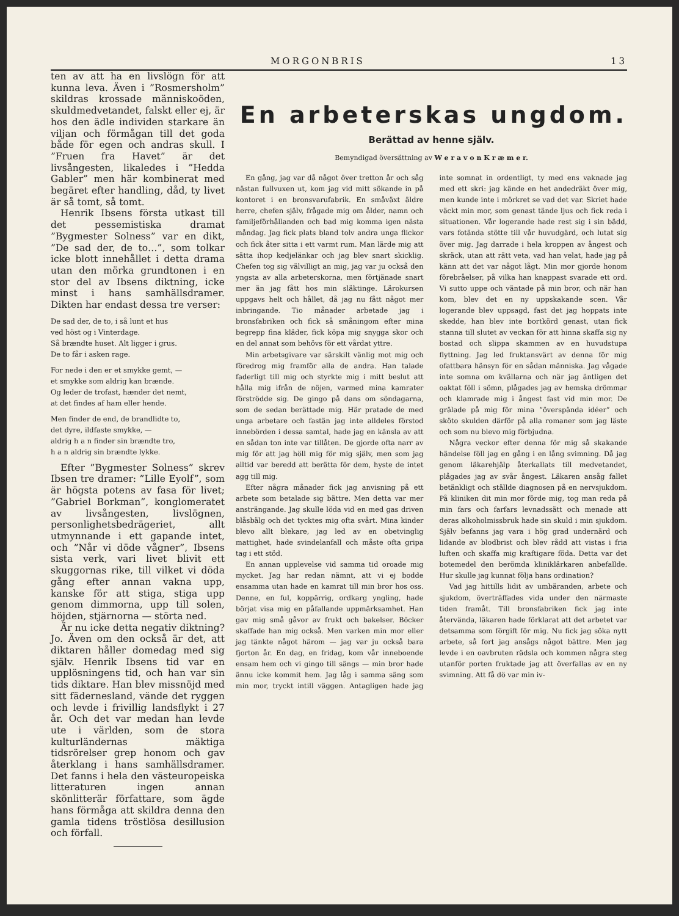MORGONBRIS 13
ten av att ha en livslögn för att kunna leva. Även i ”Rosmersholm” skildras krossade människoöden, skuldmedvetandet, falskt eller ej, är hos den ädle individen starkare än viljan och förmågan till det goda både för egen och andras skull. I ”Fruen fra Havet” är det livsångesten, likaledes i ”Hedda Gabler” men här kombinerat med begäret efter handling, dåd, ty livet är så tomt, så tomt.
Henrik Ibsens första utkast till det pessemistiska dramat ”Bygmester Solness” var en dikt, ”De sad der, de to…”, som tolkar icke blott innehållet i detta drama utan den mörka grundtonen i en stor del av Ibsens diktning, icke minst i hans samhällsdramer. Dikten har endast dessa tre verser:
De sad der, de to, i så lunt et hus
ved höst og i Vinterdage.
Så brændte huset. Alt ligger i grus.
De to får i asken rage.
For nede i den er et smykke gemt, —
et smykke som aldrig kan brænde.
Og leder de trofast, hænder det nemt,
at det findes af ham eller hende.
Men finder de end, de brandlidte to,
det dyre, ildfaste smykke, —
aldrig h a n finder sin brændte tro,
h a n aldrig sin brændte lykke.
Efter ”Bygmester Solness” skrev Ibsen tre dramer: ”Lille Eyolf”, som är högsta potens av fasa för livet; ”Gabriel Borkman”, konglomeratet av livsångesten, livslögnen, personlighetsbedrägeriet, allt utmynnande i ett gapande intet, och ”Når vi döde vågner”, Ibsens sista verk, vari livet blivit ett skuggornas rike, till vilket vi döda gång efter annan vakna upp, kanske för att stiga, stiga upp genom dimmorna, upp till solen, höjden, stjärnorna — störta ned.
Är nu icke detta negativ diktning? Jo. Även om den också är det, att diktaren håller domedag med sig själv. Henrik Ibsens tid var en upplösningens tid, och han var sin tids diktare. Han blev missnöjd med sitt fädernesland, vände det ryggen och levde i frivillig landsflykt i 27 år. Och det var medan han levde ute i världen, som de stora kulturländernas mäktiga tidsrörelser grep honom och gav återklang i hans samhällsdramer. Det fanns i hela den västeuropeiska litteraturen ingen annan skönlitterär författare, som ägde hans förmåga att skildra denna den gamla tidens tröstlösa desillusion och förfall.
En arbeterskas ungdom.
Berättad av henne själv.
Bemyndigad översättning av W e r a v o n K r æ m e r.
En gång, jag var då något över tretton år och såg nästan fullvuxen ut, kom jag vid mitt sökande in på kontoret i en bronsvarufabrik. En småväxt äldre herre, chefen själv, frågade mig om ålder, namn och familjeförhållanden och bad mig komma igen nästa måndag. Jag fick plats bland tolv andra unga flickor och fick åter sitta i ett varmt rum. Man lärde mig att sätta ihop kedjelänkar och jag blev snart skicklig. Chefen tog sig välvilligt an mig, jag var ju också den yngsta av alla arbeterskorna, men förtjänade snart mer än jag fått hos min släktinge. Lärokursen uppgavs helt och hållet, då jag nu fått något mer inbringande. Tio månader arbetade jag i bronsfabriken och fick så småningom efter mina begrepp fina kläder, fick köpa mig snygga skor och en del annat som behövs för ett vårdat yttre.
Min arbetsgivare var särskilt vänlig mot mig och föredrog mig framför alla de andra. Han talade faderligt till mig och styrkte mig i mitt beslut att hålla mig ifrån de nöjen, varmed mina kamrater förströdde sig. De gingo på dans om söndagarna, som de sedan berättade mig. Här pratade de med unga arbetare och fastän jag inte alldeles förstod innebörden i dessa samtal, hade jag en känsla av att en sådan ton inte var tillåten. De gjorde ofta narr av mig för att jag höll mig för mig själv, men som jag alltid var beredd att berätta för dem, hyste de intet agg till mig.
Efter några månader fick jag anvisning på ett arbete som betalade sig bättre. Men detta var mer ansträngande. Jag skulle löda vid en med gas driven blåsbälg och det tycktes mig ofta svårt. Mina kinder blevo allt blekare, jag led av en obetvinglig mattighet, hade svindelanfall och måste ofta gripa tag i ett stöd.
En annan upplevelse vid samma tid oroade mig mycket. Jag har redan nämnt, att vi ej bodde ensamma utan hade en kamrat till min bror hos oss. Denne, en ful, koppärrig, ordkarg yngling, hade börjat visa mig en påfallande uppmärksamhet. Han gav mig små gåvor av frukt och bakelser. Böcker skaffade han mig också. Men varken min mor eller jag tänkte något härom — jag var ju också bara fjorton år. En dag, en fridag, kom vår inneboende ensam hem och vi gingo till sängs — min bror hade ännu icke kommit hem. Jag låg i samma säng som min mor, tryckt intill väggen. Antagligen hade jag inte somnat in ordentligt, ty med ens vaknade jag med ett skri: jag kände en het andedräkt över mig, men kunde inte i mörkret se vad det var. Skriet hade väckt min mor, som genast tände ljus och fick reda i situationen. Vår logerande hade rest sig i sin bädd, vars fotända stötte till vår huvudgärd, och lutat sig över mig. Jag darrade i hela kroppen av ångest och skräck, utan att rätt veta, vad han velat, hade jag på känn att det var något lågt. Min mor gjorde honom förebråelser, på vilka han knappast svarade ett ord. Vi sutto uppe och väntade på min bror, och när han kom, blev det en ny uppskakande scen. Vår logerande blev uppsagd, fast det jag hoppats inte skedde, han blev inte bortkörd genast, utan fick stanna till slutet av veckan för att hinna skaffa sig ny bostad och slippa skammen av en huvudstupa flyttning. Jag led fruktansvärt av denna för mig ofattbara hänsyn för en sådan människa. Jag vågade inte somna om kvällarna och när jag äntligen det oaktat föll i sömn, plågades jag av hemska drömmar och klamrade mig i ångest fast vid min mor. De grälade på mig för mina ”överspända idéer” och sköto skulden därför på alla romaner som jag läste och som nu blevo mig förbjudna.
Några veckor efter denna för mig så skakande händelse föll jag en gång i en lång svimning. Då jag genom läkarehjälp återkallats till medvetandet, plågades jag av svår ångest. Läkaren ansåg fallet betänkligt och ställde diagnosen på en nervsjukdom. På kliniken dit min mor förde mig, tog man reda på min fars och farfars levnadssätt och menade att deras alkoholmissbruk hade sin skuld i min sjukdom. Själv befanns jag vara i hög grad undernärd och lidande av blodbrist och blev rådd att vistas i fria luften och skaffa mig kraftigare föda. Detta var det botemedel den berömda kliniklärkaren anbefallde. Hur skulle jag kunnat följa hans ordination?
Vad jag hittills lidit av umbäranden, arbete och sjukdom, överträffades vida under den närmaste tiden framåt. Till bronsfabriken fick jag inte återvända, läkaren hade förklarat att det arbetet var detsamma som förgift för mig. Nu fick jag söka nytt arbete, så fort jag ansågs något bättre. Men jag levde i en oavbruten rädsla och kommen några steg utanför porten fruktade jag att överfallas av en ny svimning. Att få dö var min iv-